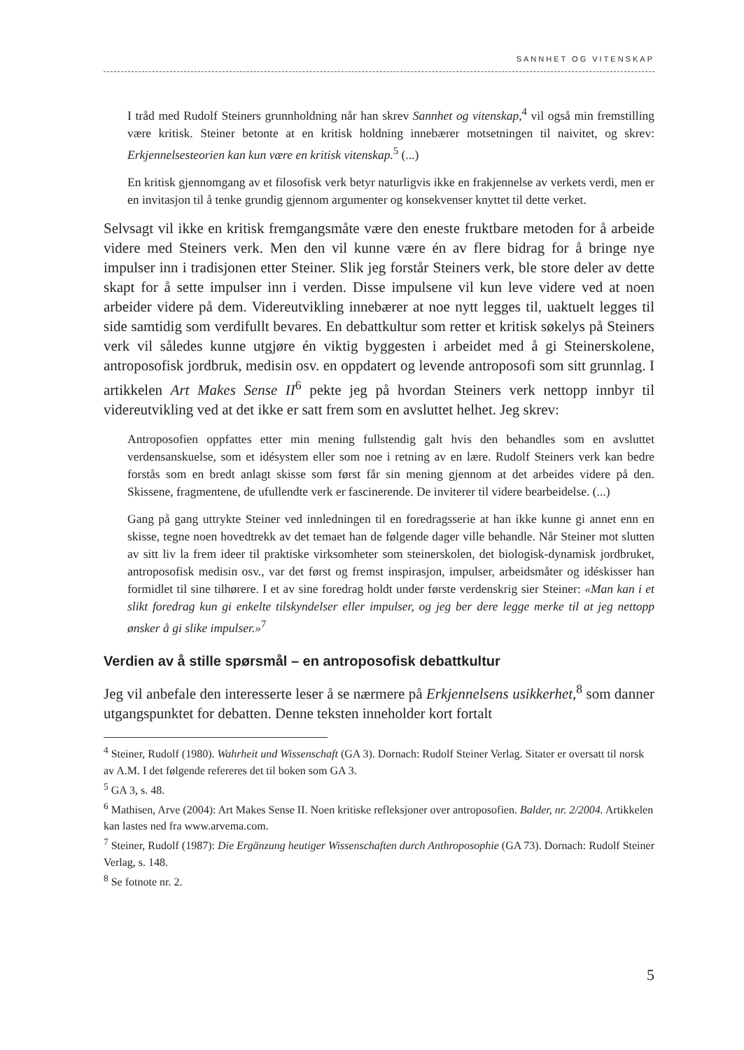SANNHET OG VITENSKAP
I tråd med Rudolf Steiners grunnholdning når han skrev Sannhet og vitenskap,<sup>4</sup> vil også min fremstilling være kritisk. Steiner betonte at en kritisk holdning innebærer motsetningen til naivitet, og skrev: Erkjennelsesteorien kan kun være en kritisk vitenskap.<sup>5</sup> (...)
En kritisk gjennomgang av et filosofisk verk betyr naturligvis ikke en frakjennelse av verkets verdi, men er en invitasjon til å tenke grundig gjennom argumenter og konsekvenser knyttet til dette verket.
Selvsagt vil ikke en kritisk fremgangsmåte være den eneste fruktbare metoden for å arbeide videre med Steiners verk. Men den vil kunne være én av flere bidrag for å bringe nye impulser inn i tradisjonen etter Steiner. Slik jeg forstår Steiners verk, ble store deler av dette skapt for å sette impulser inn i verden. Disse impulsene vil kun leve videre ved at noen arbeider videre på dem. Videreutvikling innebærer at noe nytt legges til, uaktuelt legges til side samtidig som verdifullt bevares. En debattkultur som retter et kritisk søkelys på Steiners verk vil således kunne utgjøre én viktig byggesten i arbeidet med å gi Steinerskolene, antroposofisk jordbruk, medisin osv. en oppdatert og levende antroposofi som sitt grunnlag. I artikkelen Art Makes Sense II<sup>6</sup> pekte jeg på hvordan Steiners verk nettopp innbyr til videreutvikling ved at det ikke er satt frem som en avsluttet helhet. Jeg skrev:
Antroposofien oppfattes etter min mening fullstendig galt hvis den behandles som en avsluttet verdensanskuelse, som et idésystem eller som noe i retning av en lære. Rudolf Steiners verk kan bedre forstås som en bredt anlagt skisse som først får sin mening gjennom at det arbeides videre på den. Skissene, fragmentene, de ufullendte verk er fascinerende. De inviterer til videre bearbeidelse. (...)
Gang på gang uttrykte Steiner ved innledningen til en foredragsserie at han ikke kunne gi annet enn en skisse, tegne noen hovedtrekk av det temaet han de følgende dager ville behandle. Når Steiner mot slutten av sitt liv la frem ideer til praktiske virksomheter som steinerskolen, det biologisk-dynamisk jordbruket, antroposofisk medisin osv., var det først og fremst inspirasjon, impulser, arbeidsmåter og idéskisser han formidlet til sine tilhørere. I et av sine foredrag holdt under første verdenskrig sier Steiner: «Man kan i et slikt foredrag kun gi enkelte tilskyndelser eller impulser, og jeg ber dere legge merke til at jeg nettopp ønsker å gi slike impulser.»<sup>7</sup>
Verdien av å stille spørsmål – en antroposofisk debattkultur
Jeg vil anbefale den interesserte leser å se nærmere på Erkjennelsens usikkerhet,<sup>8</sup> som danner utgangspunktet for debatten. Denne teksten inneholder kort fortalt
<sup>4</sup> Steiner, Rudolf (1980). Wahrheit und Wissenschaft (GA 3). Dornach: Rudolf Steiner Verlag. Sitater er oversatt til norsk av A.M. I det følgende refereres det til boken som GA 3.
<sup>5</sup> GA 3, s. 48.
<sup>6</sup> Mathisen, Arve (2004): Art Makes Sense II. Noen kritiske refleksjoner over antroposofien. Balder, nr. 2/2004. Artikkelen kan lastes ned fra www.arvema.com.
<sup>7</sup> Steiner, Rudolf (1987): Die Ergänzung heutiger Wissenschaften durch Anthroposophie (GA 73). Dornach: Rudolf Steiner Verlag, s. 148.
<sup>8</sup> Se fotnote nr. 2.
5